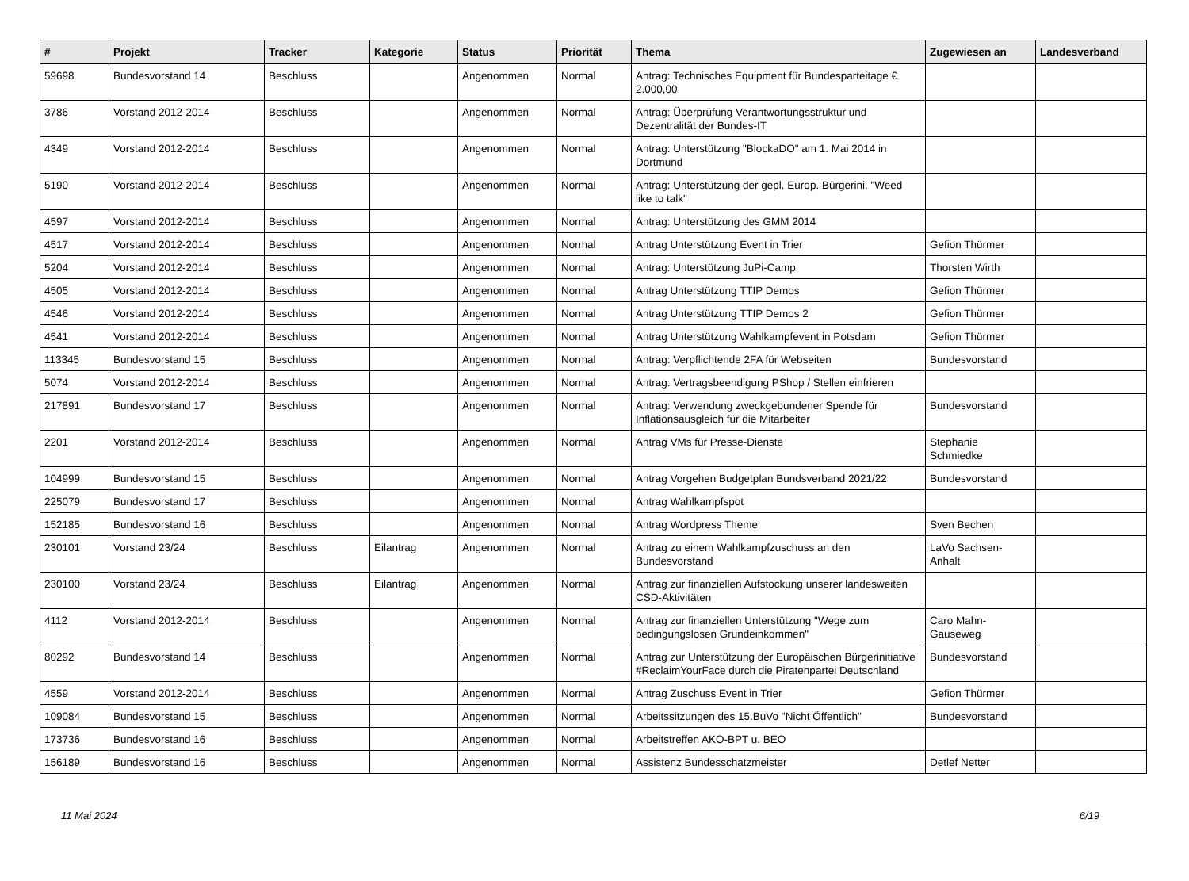| # | Projekt | Tracker | Kategorie | Status | Priorität | Thema | Zugewiesen an | Landesverband |
| --- | --- | --- | --- | --- | --- | --- | --- | --- |
| 59698 | Bundesvorstand 14 | Beschluss | | Angenommen | Normal | Antrag: Technisches Equipment für Bundesparteitage € 2.000,00 | | |
| 3786 | Vorstand 2012-2014 | Beschluss | | Angenommen | Normal | Antrag: Überprüfung Verantwortungsstruktur und Dezentralität der Bundes-IT | | |
| 4349 | Vorstand 2012-2014 | Beschluss | | Angenommen | Normal | Antrag: Unterstützung "BlockaDO" am 1. Mai 2014 in Dortmund | | |
| 5190 | Vorstand 2012-2014 | Beschluss | | Angenommen | Normal | Antrag: Unterstützung der gepl. Europ. Bürgerini. "Weed like to talk" | | |
| 4597 | Vorstand 2012-2014 | Beschluss | | Angenommen | Normal | Antrag: Unterstützung des GMM 2014 | | |
| 4517 | Vorstand 2012-2014 | Beschluss | | Angenommen | Normal | Antrag Unterstützung Event in Trier | Gefion Thürmer | |
| 5204 | Vorstand 2012-2014 | Beschluss | | Angenommen | Normal | Antrag: Unterstützung JuPi-Camp | Thorsten Wirth | |
| 4505 | Vorstand 2012-2014 | Beschluss | | Angenommen | Normal | Antrag Unterstützung TTIP Demos | Gefion Thürmer | |
| 4546 | Vorstand 2012-2014 | Beschluss | | Angenommen | Normal | Antrag Unterstützung TTIP Demos 2 | Gefion Thürmer | |
| 4541 | Vorstand 2012-2014 | Beschluss | | Angenommen | Normal | Antrag Unterstützung Wahlkampfevent in Potsdam | Gefion Thürmer | |
| 113345 | Bundesvorstand 15 | Beschluss | | Angenommen | Normal | Antrag: Verpflichtende 2FA für Webseiten | Bundesvorstand | |
| 5074 | Vorstand 2012-2014 | Beschluss | | Angenommen | Normal | Antrag: Vertragsbeendigung PShop / Stellen einfrieren | | |
| 217891 | Bundesvorstand 17 | Beschluss | | Angenommen | Normal | Antrag: Verwendung zweckgebundener Spende für Inflationsausgleich für die Mitarbeiter | Bundesvorstand | |
| 2201 | Vorstand 2012-2014 | Beschluss | | Angenommen | Normal | Antrag VMs für Presse-Dienste | Stephanie Schmiedke | |
| 104999 | Bundesvorstand 15 | Beschluss | | Angenommen | Normal | Antrag Vorgehen Budgetplan Bundsverband 2021/22 | Bundesvorstand | |
| 225079 | Bundesvorstand 17 | Beschluss | | Angenommen | Normal | Antrag Wahlkampfspot | | |
| 152185 | Bundesvorstand 16 | Beschluss | | Angenommen | Normal | Antrag Wordpress Theme | Sven Bechen | |
| 230101 | Vorstand 23/24 | Beschluss | Eilantrag | Angenommen | Normal | Antrag zu einem Wahlkampfzuschuss an den Bundesvorstand | LaVo Sachsen-Anhalt | |
| 230100 | Vorstand 23/24 | Beschluss | Eilantrag | Angenommen | Normal | Antrag zur finanziellen Aufstockung unserer landesweiten CSD-Aktivitäten | | |
| 4112 | Vorstand 2012-2014 | Beschluss | | Angenommen | Normal | Antrag zur finanziellen Unterstützung "Wege zum bedingungslosen Grundeinkommen" | Caro Mahn-Gauseweg | |
| 80292 | Bundesvorstand 14 | Beschluss | | Angenommen | Normal | Antrag zur Unterstützung der Europäischen Bürgerinitiative #ReclaimYourFace durch die Piratenpartei Deutschland | Bundesvorstand | |
| 4559 | Vorstand 2012-2014 | Beschluss | | Angenommen | Normal | Antrag Zuschuss Event in Trier | Gefion Thürmer | |
| 109084 | Bundesvorstand 15 | Beschluss | | Angenommen | Normal | Arbeitssitzungen des 15.BuVo "Nicht Öffentlich" | Bundesvorstand | |
| 173736 | Bundesvorstand 16 | Beschluss | | Angenommen | Normal | Arbeitstreffen AKO-BPT u. BEO | | |
| 156189 | Bundesvorstand 16 | Beschluss | | Angenommen | Normal | Assistenz Bundesschatzmeister | Detlef Netter | |
11 Mai 2024 6/19